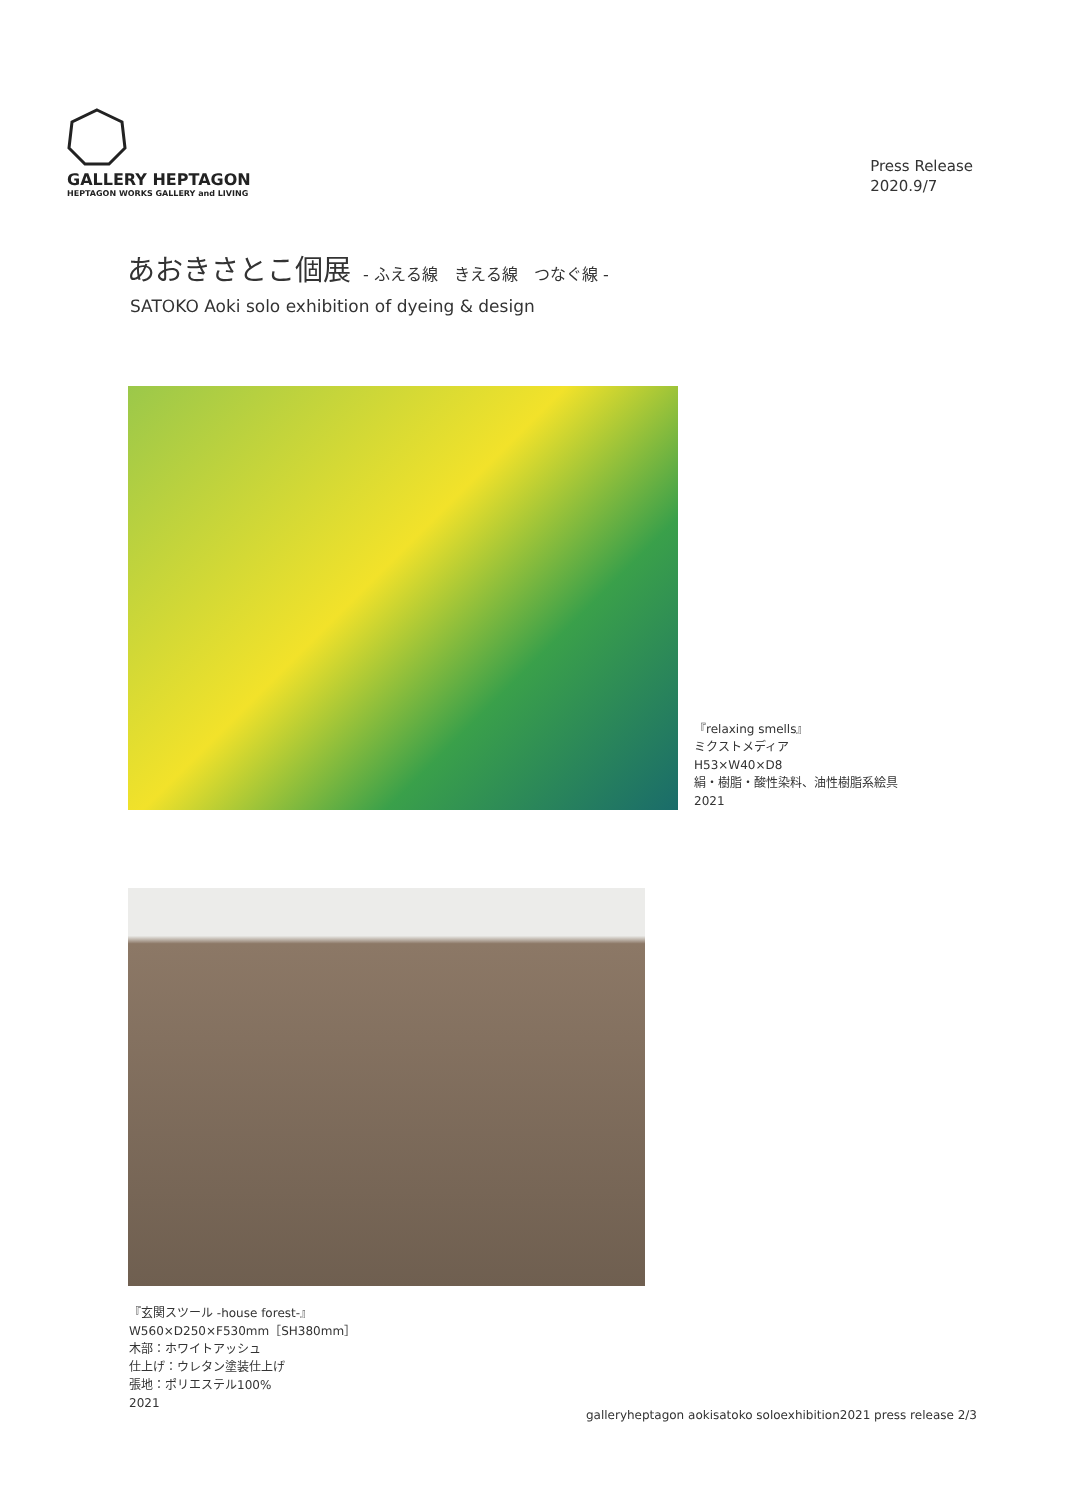GALLERY HEPTAGON
HEPTAGON WORKS GALLERY and LIVING
Press Release
2020.9/7
あおきさとこ個展 - ふえる線　きえる線　つなぐ線 -
SATOKO Aoki solo exhibition of dyeing & design
『relaxing smells』
ミクストメディア
H53×W40×D8
絹・樹脂・酸性染料、油性樹脂系絵具
2021
『玄関スツール -house forest-』
W560×D250×F530mm［SH380mm］
木部：ホワイトアッシュ
仕上げ：ウレタン塗装仕上げ
張地：ポリエステル100%
2021
galleryheptagon aokisatoko soloexhibition2021 press release 2/3